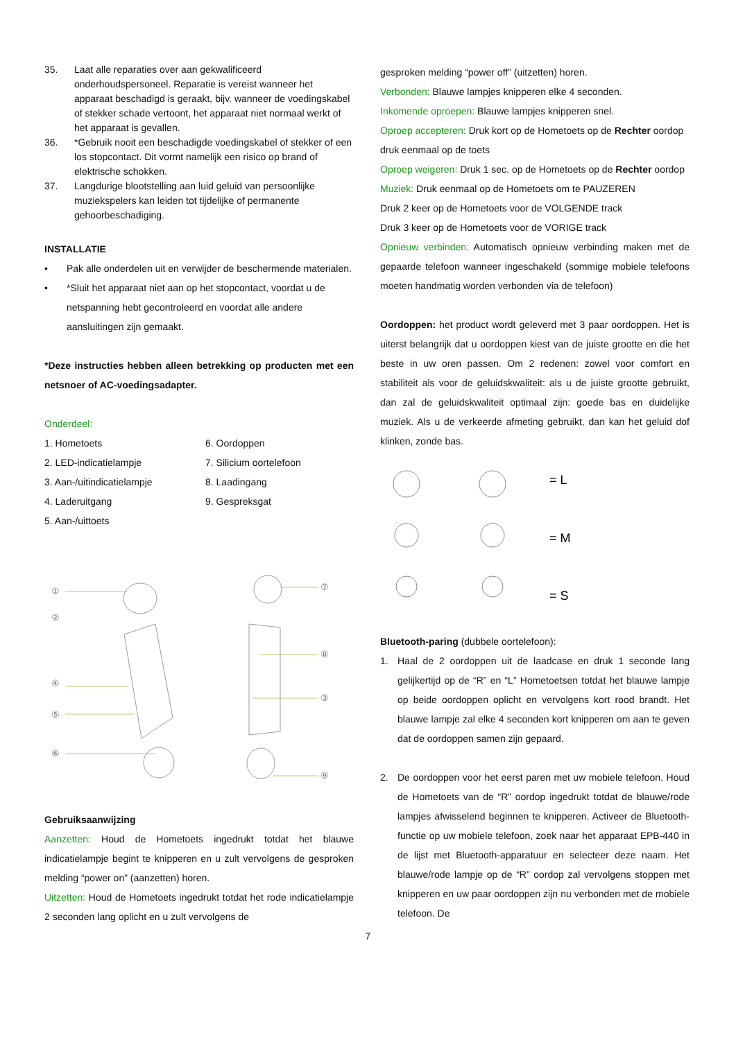35. Laat alle reparaties over aan gekwalificeerd onderhoudspersoneel. Reparatie is vereist wanneer het apparaat beschadigd is geraakt, bijv. wanneer de voedingskabel of stekker schade vertoont, het apparaat niet normaal werkt of het apparaat is gevallen.
36. *Gebruik nooit een beschadigde voedingskabel of stekker of een los stopcontact. Dit vormt namelijk een risico op brand of elektrische schokken.
37. Langdurige blootstelling aan luid geluid van persoonlijke muziekspelers kan leiden tot tijdelijke of permanente gehoorbeschadiging.
INSTALLATIE
• Pak alle onderdelen uit en verwijder de beschermende materialen.
• *Sluit het apparaat niet aan op het stopcontact, voordat u de netspanning hebt gecontroleerd en voordat alle andere aansluitingen zijn gemaakt.
*Deze instructies hebben alleen betrekking op producten met een netsnoer of AC-voedingsadapter.
Onderdeel:
1. Hometoets 6. Oordoppen 2. LED-indicatielampje 7. Silicium oortelefoon 3. Aan-/uitindicatielampje 8. Laadingang 4. Laderuitgang 9. Gespreksgat 5. Aan-/uittoets
①
②
④
⑤
⑥
⑦
⑧
③
⑨
Gebruiksaanwijzing
Aanzetten: Houd de Hometoets ingedrukt totdat het blauwe indicatielampje begint te knipperen en u zult vervolgens de gesproken melding “power on” (aanzetten) horen.
Uitzetten: Houd de Hometoets ingedrukt totdat het rode indicatielampje 2 seconden lang oplicht en u zult vervolgens de
gesproken melding “power off” (uitzetten) horen.
Verbonden: Blauwe lampjes knipperen elke 4 seconden.
Inkomende oproepen: Blauwe lampjes knipperen snel.
Oproep accepteren: Druk kort op de Hometoets op de Rechter oordop
druk eenmaal op de toets
Oproep weigeren: Druk 1 sec. op de Hometoets op de Rechter oordop
Muziek: Druk eenmaal op de Hometoets om te PAUZEREN
Druk 2 keer op de Hometoets voor de VOLGENDE track
Druk 3 keer op de Hometoets voor de VORIGE track
Opnieuw verbinden: Automatisch opnieuw verbinding maken met de gepaarde telefoon wanneer ingeschakeld (sommige mobiele telefoons moeten handmatig worden verbonden via de telefoon)
Oordoppen: het product wordt geleverd met 3 paar oordoppen. Het is uiterst belangrijk dat u oordoppen kiest van de juiste grootte en die het beste in uw oren passen. Om 2 redenen: zowel voor comfort en stabiliteit als voor de geluidskwaliteit: als u de juiste grootte gebruikt, dan zal de geluidskwaliteit optimaal zijn: goede bas en duidelijke muziek. Als u de verkeerde afmeting gebruikt, dan kan het geluid dof klinken, zonde bas.
= L
= M
= S
Bluetooth-paring (dubbele oortelefoon):
1. Haal de 2 oordoppen uit de laadcase en druk 1 seconde lang gelijkertijd op de “R” en “L” Hometoetsen totdat het blauwe lampje op beide oordoppen oplicht en vervolgens kort rood brandt. Het blauwe lampje zal elke 4 seconden kort knipperen om aan te geven dat de oordoppen samen zijn gepaard.
2. De oordoppen voor het eerst paren met uw mobiele telefoon. Houd de Hometoets van de “R” oordop ingedrukt totdat de blauwe/rode lampjes afwisselend beginnen te knipperen. Activeer de Bluetooth-functie op uw mobiele telefoon, zoek naar het apparaat EPB-440 in de lijst met Bluetooth-apparatuur en selecteer deze naam. Het blauwe/rode lampje op de “R” oordop zal vervolgens stoppen met knipperen en uw paar oordoppen zijn nu verbonden met de mobiele telefoon. De
7